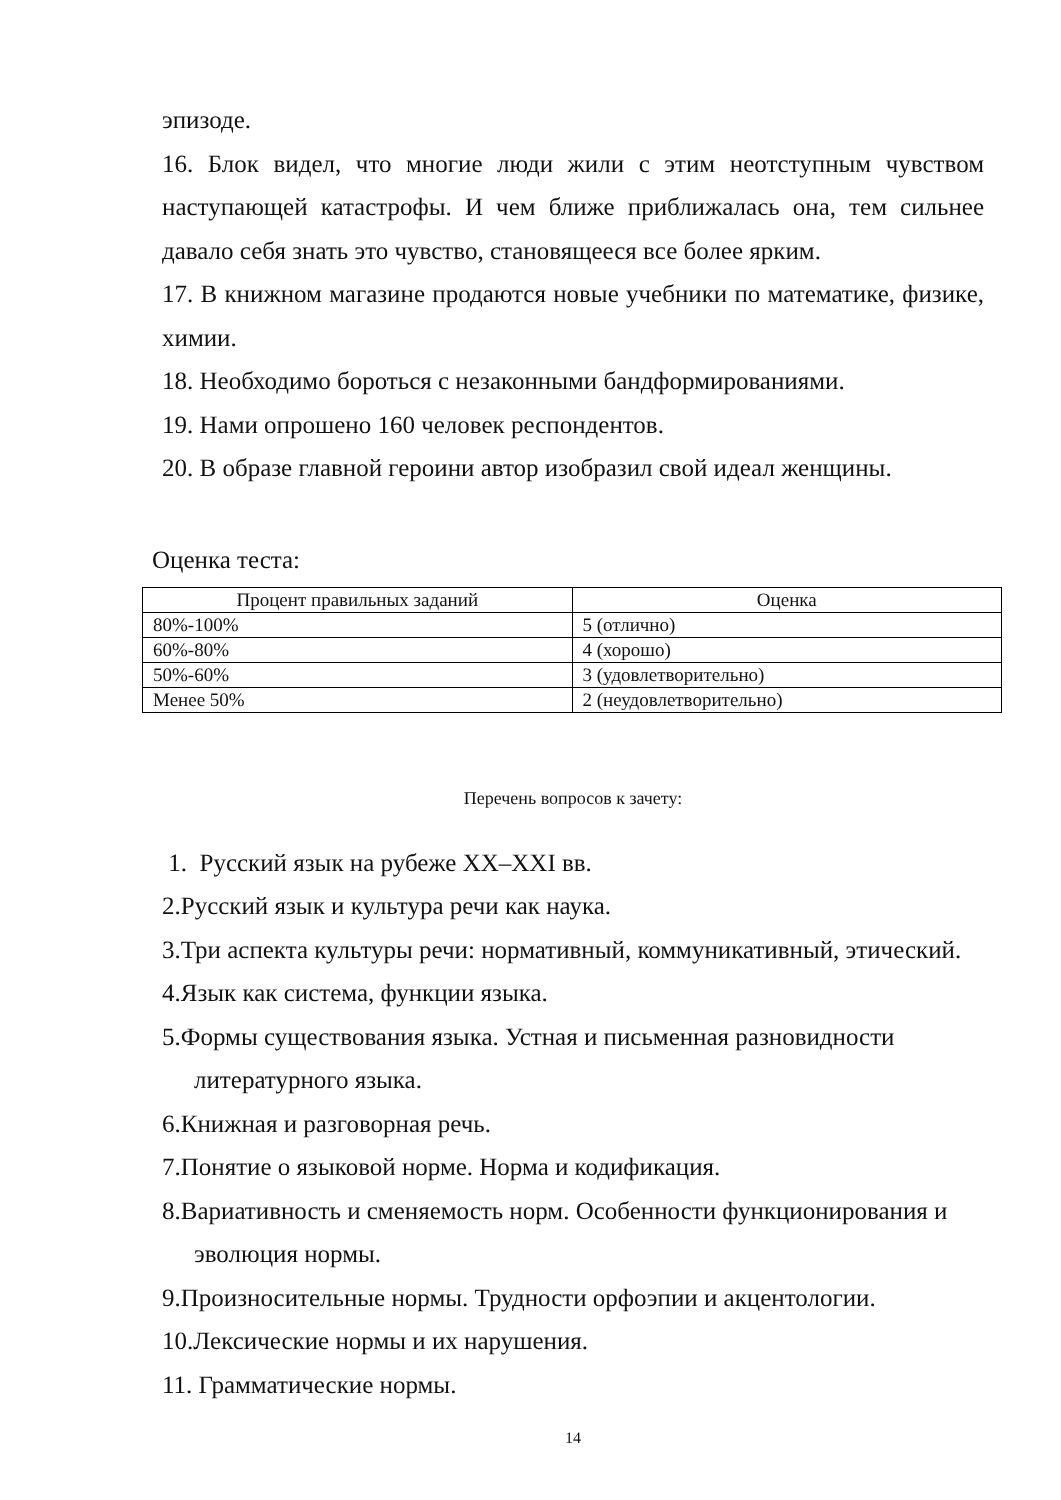эпизоде.
16. Блок видел, что многие люди жили с этим неотступным чувством наступающей катастрофы. И чем ближе приближалась она, тем сильнее давало себя знать это чувство, становящееся все более ярким.
17. В книжном магазине продаются новые учебники по математике, физике, химии.
18. Необходимо бороться с незаконными бандформированиями.
19. Нами опрошено 160 человек респондентов.
20. В образе главной героини автор изобразил свой идеал женщины.
Оценка теста:
| Процент правильных заданий | Оценка |
| --- | --- |
| 80%-100% | 5 (отлично) |
| 60%-80% | 4 (хорошо) |
| 50%-60% | 3 (удовлетворительно) |
| Менее 50% | 2 (неудовлетворительно) |
Перечень вопросов к зачету:
1. Русский язык на рубеже XX–XXI вв.
2.Русский язык и культура речи как наука.
3.Три аспекта культуры речи: нормативный, коммуникативный, этический.
4.Язык как система, функции языка.
5.Формы существования языка. Устная и письменная разновидности
литературного языка.
6.Книжная и разговорная речь.
7.Понятие о языковой норме. Норма и кодификация.
8.Вариативность и сменяемость норм. Особенности функционирования и
эволюция нормы.
9.Произносительные нормы. Трудности орфоэпии и акцентологии.
10.Лексические нормы и их нарушения.
11. Грамматические нормы.
14